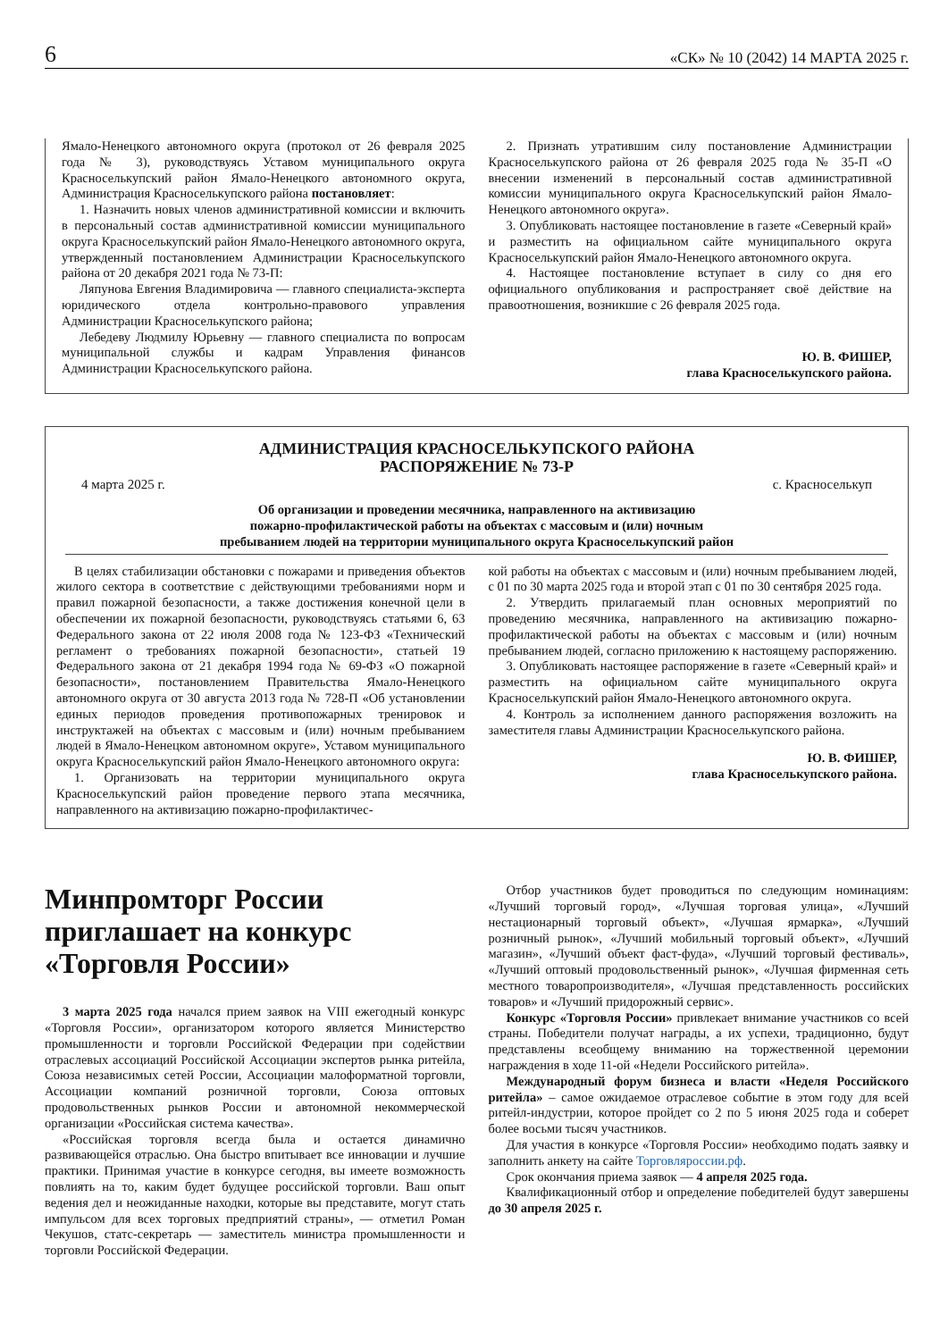6 «СК» № 10 (2042) 14 МАРТА 2025 г.
Ямало-Ненецкого автономного округа (протокол от 26 февраля 2025 года № 3), руководствуясь Уставом муниципального округа Красноселькупский район Ямало-Ненецкого автономного округа, Администрация Красноселькупского района постановляет:
1. Назначить новых членов административной комиссии и включить в персональный состав административной комиссии муниципального округа Красноселькупский район Ямало-Ненецкого автономного округа, утвержденный постановлением Администрации Красноселькупского района от 20 декабря 2021 года № 73-П:
Ляпунова Евгения Владимировича — главного специалиста-эксперта юридического отдела контрольно-правового управления Администрации Красноселькупского района;
Лебедеву Людмилу Юрьевну — главного специалиста по вопросам муниципальной службы и кадрам Управления финансов Администрации Красноселькупского района.
2. Признать утратившим силу постановление Администрации Красноселькупского района от 26 февраля 2025 года № 35-П «О внесении изменений в персональный состав административной комиссии муниципального округа Красноселькупский район Ямало-Ненецкого автономного округа».
3. Опубликовать настоящее постановление в газете «Северный край» и разместить на официальном сайте муниципального округа Красноселькупский район Ямало-Ненецкого автономного округа.
4. Настоящее постановление вступает в силу со дня его официального опубликования и распространяет своё действие на правоотношения, возникшие с 26 февраля 2025 года.
Ю. В. ФИШЕР,
глава Красноселькупского района.
АДМИНИСТРАЦИЯ КРАСНОСЕЛЬКУПСКОГО РАЙОНА
РАСПОРЯЖЕНИЕ № 73-Р
4 марта 2025 г. с. Красноселькуп
Об организации и проведении месячника, направленного на активизацию
пожарно-профилактической работы на объектах с массовым и (или) ночным
пребыванием людей на территории муниципального округа Красноселькупский район
В целях стабилизации обстановки с пожарами и приведения объектов жилого сектора в соответствие с действующими требованиями норм и правил пожарной безопасности, а также достижения конечной цели в обеспечении их пожарной безопасности, руководствуясь статьями 6, 63 Федерального закона от 22 июля 2008 года № 123-ФЗ «Технический регламент о требованиях пожарной безопасности», статьей 19 Федерального закона от 21 декабря 1994 года № 69-ФЗ «О пожарной безопасности», постановлением Правительства Ямало-Ненецкого автономного округа от 30 августа 2013 года № 728-П «Об установлении единых периодов проведения противопожарных тренировок и инструктажей на объектах с массовым и (или) ночным пребыванием людей в Ямало-Ненецком автономном округе», Уставом муниципального округа Красноселькупский район Ямало-Ненецкого автономного округа:
1. Организовать на территории муниципального округа Красноселькупский район проведение первого этапа месячника, направленного на активизацию пожарно-профилактичес-
кой работы на объектах с массовым и (или) ночным пребыванием людей, с 01 по 30 марта 2025 года и второй этап с 01 по 30 сентября 2025 года.
2. Утвердить прилагаемый план основных мероприятий по проведению месячника, направленного на активизацию пожарно-профилактической работы на объектах с массовым и (или) ночным пребыванием людей, согласно приложению к настоящему распоряжению.
3. Опубликовать настоящее распоряжение в газете «Северный край» и разместить на официальном сайте муниципального округа Красноселькупский район Ямало-Ненецкого автономного округа.
4. Контроль за исполнением данного распоряжения возложить на заместителя главы Администрации Красноселькупского района.
Ю. В. ФИШЕР,
глава Красноселькупского района.
Минпромторг России приглашает на конкурс «Торговля России»
3 марта 2025 года начался прием заявок на VIII ежегодный конкурс «Торговля России», организатором которого является Министерство промышленности и торговли Российской Федерации при содействии отраслевых ассоциаций Российской Ассоциации экспертов рынка ритейла, Союза независимых сетей России, Ассоциации малоформатной торговли, Ассоциации компаний розничной торговли, Союза оптовых продовольственных рынков России и автономной некоммерческой организации «Российская система качества».
«Российская торговля всегда была и остается динамично развивающейся отраслью. Она быстро впитывает все инновации и лучшие практики. Принимая участие в конкурсе сегодня, вы имеете возможность повлиять на то, каким будет будущее российской торговли. Ваш опыт ведения дел и неожиданные находки, которые вы представите, могут стать импульсом для всех торговых предприятий страны», — отметил Роман Чекушов, статс-секретарь — заместитель министра промышленности и торговли Российской Федерации.
Отбор участников будет проводиться по следующим номинациям: «Лучший торговый город», «Лучшая торговая улица», «Лучший нестационарный торговый объект», «Лучшая ярмарка», «Лучший розничный рынок», «Лучший мобильный торговый объект», «Лучший магазин», «Лучший объект фаст-фуда», «Лучший торговый фестиваль», «Лучший оптовый продовольственный рынок», «Лучшая фирменная сеть местного товаропроизводителя», «Лучшая представленность российских товаров» и «Лучший придорожный сервис».
Конкурс «Торговля России» привлекает внимание участников со всей страны. Победители получат награды, а их успехи, традиционно, будут представлены всеобщему вниманию на торжественной церемонии награждения в ходе 11-ой «Недели Российского ритейла».
Международный форум бизнеса и власти «Неделя Российского ритейла» – самое ожидаемое отраслевое событие в этом году для всей ритейл-индустрии, которое пройдет со 2 по 5 июня 2025 года и соберет более восьми тысяч участников.
Для участия в конкурсе «Торговля России» необходимо подать заявку и заполнить анкету на сайте Торговляроссии.рф.
Срок окончания приема заявок — 4 апреля 2025 года.
Квалификационный отбор и определение победителей будут завершены до 30 апреля 2025 г.